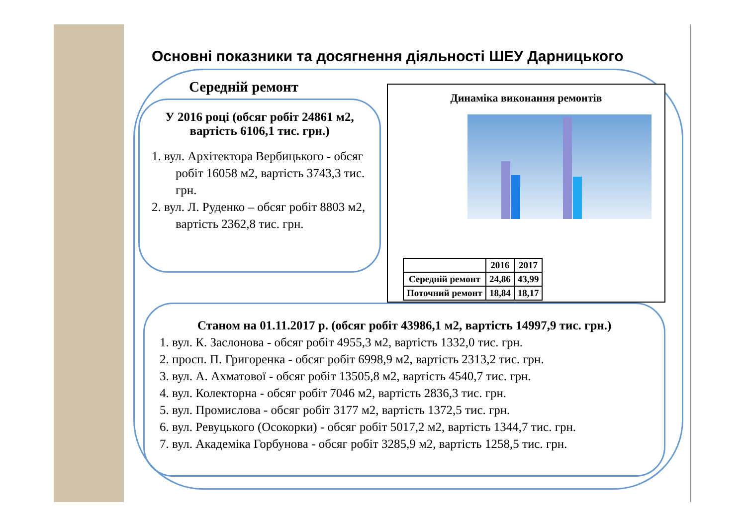Основні показники та досягнення діяльності ШЕУ Дарницького
Середній ремонт
У 2016 році (обсяг робіт 24861 м2, вартість 6106,1 тис. грн.)
1. вул. Архітектора Вербицького - обсяг робіт 16058 м2, вартість 3743,3 тис. грн.
2. вул. Л. Руденко – обсяг робіт 8803 м2, вартість 2362,8 тис. грн.
Динаміка виконання ремонтів
| | 2016 | 2017 |
| --- | --- | --- |
| Середній ремонт | 24,86 | 43,99 |
| Поточний ремонт | 18,84 | 18,17 |
Станом на 01.11.2017 р. (обсяг робіт 43986,1 м2, вартість 14997,9 тис. грн.)
1. вул. К. Заслонова - обсяг робіт 4955,3 м2, вартість 1332,0 тис. грн.
2. просп. П. Григоренка - обсяг робіт 6998,9 м2, вартість 2313,2 тис. грн.
3. вул. А. Ахматової - обсяг робіт 13505,8 м2, вартість 4540,7 тис. грн.
4. вул. Колекторна - обсяг робіт 7046 м2, вартість 2836,3 тис. грн.
5. вул. Промислова - обсяг робіт 3177 м2, вартість 1372,5 тис. грн.
6. вул. Ревуцького (Осокорки) - обсяг робіт 5017,2 м2, вартість 1344,7 тис. грн.
7. вул. Академіка Горбунова - обсяг робіт 3285,9 м2, вартість 1258,5 тис. грн.